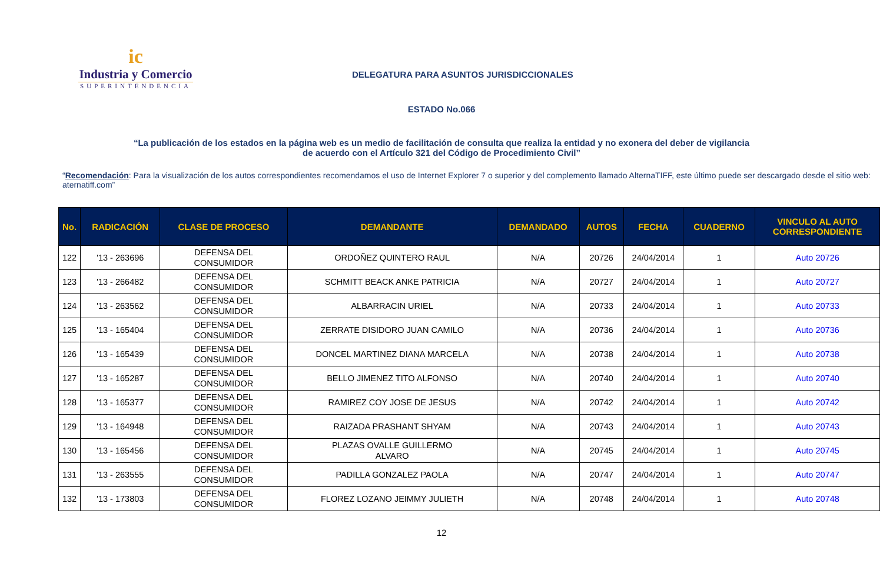ic
Industria y Comercio
SUPERINTENDENCIA
DELEGATURA PARA ASUNTOS JURISDICCIONALES
ESTADO No.066
“La publicación de los estados en la página web es un medio de facilitación de consulta que realiza la entidad y no exonera del deber de vigilancia
de acuerdo con el Artículo 321 del Código de Procedimiento Civil”
“Recomendación: Para la visualización de los autos correspondientes recomendamos el uso de Internet Explorer 7 o superior y del complemento llamado AlternaTIFF, este último puede ser descargado desde el sitio web: aternatiff.com”
| No. | RADICACIÓN | CLASE DE PROCESO | DEMANDANTE | DEMANDADO | AUTOS | FECHA | CUADERNO | VINCULO AL AUTO CORRESPONDIENTE |
| --- | --- | --- | --- | --- | --- | --- | --- | --- |
| 122 | '13 - 263696 | DEFENSA DEL CONSUMIDOR | ORDOÑEZ QUINTERO RAUL | N/A | 20726 | 24/04/2014 | 1 | Auto 20726 |
| 123 | '13 - 266482 | DEFENSA DEL CONSUMIDOR | SCHMITT BEACK ANKE PATRICIA | N/A | 20727 | 24/04/2014 | 1 | Auto 20727 |
| 124 | '13 - 263562 | DEFENSA DEL CONSUMIDOR | ALBARRACIN URIEL | N/A | 20733 | 24/04/2014 | 1 | Auto 20733 |
| 125 | '13 - 165404 | DEFENSA DEL CONSUMIDOR | ZERRATE DISIDORO JUAN CAMILO | N/A | 20736 | 24/04/2014 | 1 | Auto 20736 |
| 126 | '13 - 165439 | DEFENSA DEL CONSUMIDOR | DONCEL MARTINEZ DIANA MARCELA | N/A | 20738 | 24/04/2014 | 1 | Auto 20738 |
| 127 | '13 - 165287 | DEFENSA DEL CONSUMIDOR | BELLO JIMENEZ TITO ALFONSO | N/A | 20740 | 24/04/2014 | 1 | Auto 20740 |
| 128 | '13 - 165377 | DEFENSA DEL CONSUMIDOR | RAMIREZ COY JOSE DE JESUS | N/A | 20742 | 24/04/2014 | 1 | Auto 20742 |
| 129 | '13 - 164948 | DEFENSA DEL CONSUMIDOR | RAIZADA PRASHANT SHYAM | N/A | 20743 | 24/04/2014 | 1 | Auto 20743 |
| 130 | '13 - 165456 | DEFENSA DEL CONSUMIDOR | PLAZAS OVALLE GUILLERMO ALVARO | N/A | 20745 | 24/04/2014 | 1 | Auto 20745 |
| 131 | '13 - 263555 | DEFENSA DEL CONSUMIDOR | PADILLA GONZALEZ PAOLA | N/A | 20747 | 24/04/2014 | 1 | Auto 20747 |
| 132 | '13 - 173803 | DEFENSA DEL CONSUMIDOR | FLOREZ LOZANO JEIMMY JULIETH | N/A | 20748 | 24/04/2014 | 1 | Auto 20748 |
12